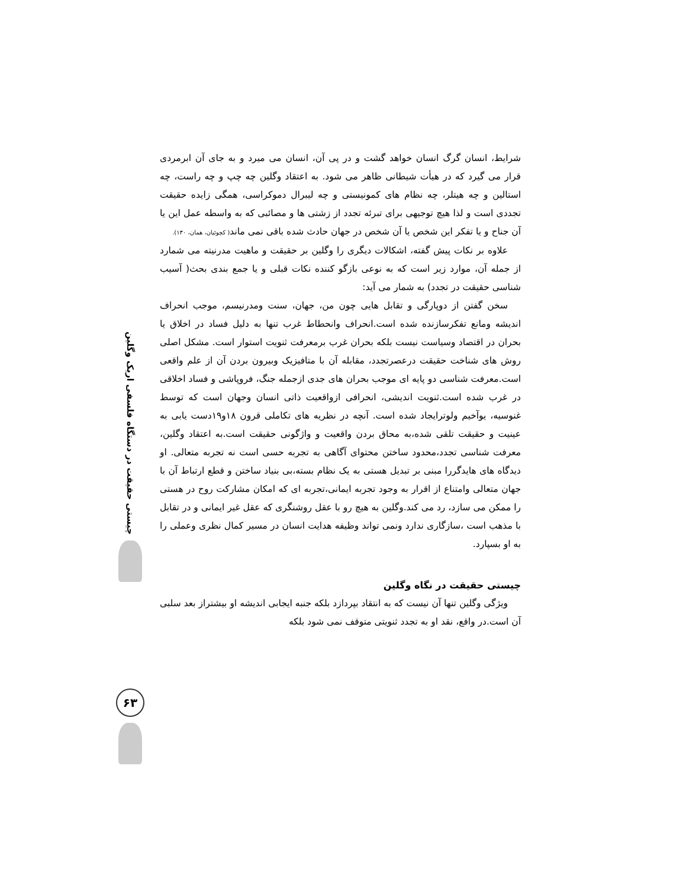چیستی حقیقت در دستگاه فلسفی اریک وگلین
۶۳
شرایط، انسان گرگ انسان خواهد گشت و در پی آن، انسان می میرد و به جای آن ابرمردی قرار می گیرد که در هیأت شیطانی ظاهر می شود. به اعتقاد وگلین چه چپ و چه راست، چه استالین و چه هیتلر، چه نظام های کمونیستی و چه لیبرال دموکراسی، همگی زایده حقیقت تجددی است و لذا هیچ توجیهی برای تبرئه تجدد از زشتی ها و مصائبی که به واسطه عمل این یا آن جناح و یا تفکر این شخص یا آن شخص در جهان حادث شده باقی نمی ماند( کچوئیان، همان، ۱۳۰).
علاوه بر نکات پیش گفته، اشکالات دیگری را وگلین بر حقیقت و ماهیت مدرنیته می شمارد از جمله آن، موارد زیر است که به نوعی بازگو کننده نکات قبلی و یا جمع بندی بحث( آسیب شناسی حقیقت در تجدد) به شمار می آید:
سخن گفتن از دوپارگی و تقابل هایی چون من، جهان، سنت ومدرنیسم، موجب انحراف اندیشه ومانع تفکرسازنده شده است.انحراف وانحطاط غرب تنها به دلیل فساد در اخلاق یا بحران در اقتصاد وسیاست نیست بلکه بحران غرب برمعرفت ثنویت استوار است. مشکل اصلی روش های شناخت حقیقت درعصرتجدد، مقابله آن با متافیزیک وبیرون بردن آن از علم واقعی است.معرفت شناسی دو پایه ای موجب بحران های جدی ازجمله جنگ، فروپاشی و فساد اخلاقی در غرب شده است.ثنویت اندیشی، انحرافی ازواقعیت ذاتی انسان وجهان است که توسط غنوسیه، یوآخیم ولوترایجاد شده است. آنچه در نظریه های تکاملی قرون ۱۸و۱۹دست یابی به عینیت و حقیقت تلقی شده،به محاق بردن واقعیت و واژگونی حقیقت است.به اعتقاد وگلین، معرفت شناسی تجدد،محدود ساختن محتوای آگاهی به تجربه حسی است نه تجربه متعالی. او دیدگاه های هایدگررا مبنی بر تبدیل هستی به یک نظام بسته،بی بنیاد ساختن و قطع ارتباط آن با جهان متعالی وامتناع از اقرار به وجود تجربه ایمانی،تجربه ای که امکان مشارکت روح در هستی را ممکن می سازد، رد می کند.وگلین به هیچ رو با عقل روشنگری که عقل غیر ایمانی و در تقابل با مذهب است ،سازگاری ندارد ونمی تواند وظیفه هدایت انسان در مسیر کمال نظری وعملی را به او بسپارد.
چیستی حقیقت در نگاه وگلین
ویژگی وگلین تنها آن نیست که به انتقاد بپردازد بلکه جنبه ایجابی اندیشه او بیشتراز بعد سلبی آن است.در واقع، نقد او به تجدد ثنویتی متوقف نمی شود بلکه